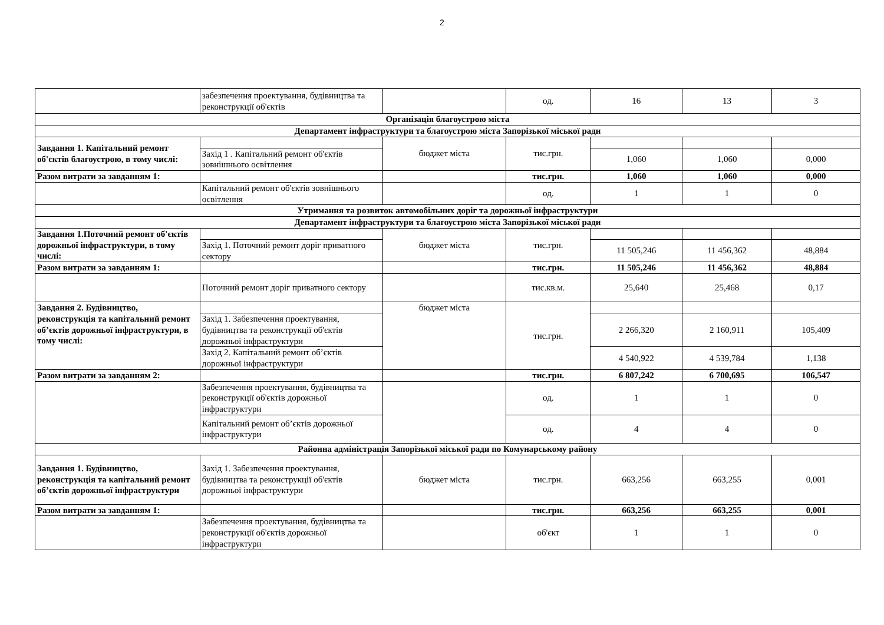2
| | забезпечення проектування, будівництва та реконструкції об'єктів | | од. | 16 | 13 | 3 |
| Організація благоустрою міста | | | | | | |
| Департамент інфраструктури та благоустрою міста Запорізької міської ради | | | | | | |
| Завдання 1. Капітальний ремонт об'єктів благоустрою, в тому числі: | | бюджет міста | тис.грн. | | | |
| | Захід 1 . Капітальний ремонт об'єктів зовнішнього освітлення | | | 1,060 | 1,060 | 0,000 |
| Разом витрати за завданням 1: | | | тис.грн. | 1,060 | 1,060 | 0,000 |
| | Капітальний ремонт об'єктів зовнішнього освітлення | | од. | 1 | 1 | 0 |
| Утримання та розвиток автомобільних доріг та дорожньої інфраструктури | | | | | | |
| Департамент інфраструктури та благоустрою міста Запорізької міської ради | | | | | | |
| Завдання 1.Поточний ремонт об'єктів дорожньої інфраструктури, в тому числі: | | бюджет міста | тис.грн. | | | |
| | Захід 1. Поточний ремонт доріг приватного сектору | | | 11 505,246 | 11 456,362 | 48,884 |
| Разом витрати за завданням 1: | | | тис.грн. | 11 505,246 | 11 456,362 | 48,884 |
| | Поточний ремонт доріг приватного сектору | | тис.кв.м. | 25,640 | 25,468 | 0,17 |
| Завдання 2. Будівництво, реконструкція та капітальний ремонт об’єктів дорожньої інфраструктури, в тому числі: | | бюджет міста | тис.грн. | | | |
| | Захід 1. Забезпечення проектування, будівництва та реконструкції об'єктів дорожньої інфраструктури | | | 2 266,320 | 2 160,911 | 105,409 |
| | Захід 2. Капітальний ремонт об’єктів дорожньої інфраструктури | | | 4 540,922 | 4 539,784 | 1,138 |
| Разом витрати за завданням 2: | | | тис.грн. | 6 807,242 | 6 700,695 | 106,547 |
| | Забезпечення проектування, будівництва та реконструкції об'єктів дорожньої інфраструктури | | од. | 1 | 1 | 0 |
| | Капітальний ремонт об’єктів дорожньої інфраструктури | | од. | 4 | 4 | 0 |
| Районна адміністрація Запорізької міської ради по Комунарському району | | | | | | |
| Завдання 1. Будівництво, реконструкція та капітальний ремонт об’єктів дорожньої інфраструктури | Захід 1. Забезпечення проектування, будівництва та реконструкції об'єктів дорожньої інфраструктури | бюджет міста | тис.грн. | 663,256 | 663,255 | 0,001 |
| Разом витрати за завданням 1: | | | тис.грн. | 663,256 | 663,255 | 0,001 |
| | Забезпечення проектування, будівництва та реконструкції об'єктів дорожньої інфраструктури | | об'єкт | 1 | 1 | 0 |